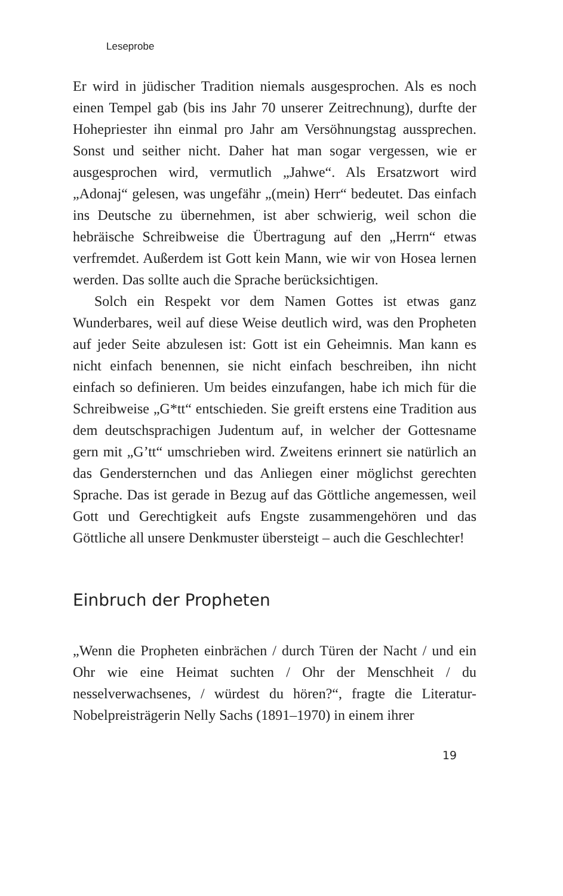Leseprobe
Er wird in jüdischer Tradition niemals ausgesprochen. Als es noch einen Tempel gab (bis ins Jahr 70 unserer Zeitrechnung), durfte der Hohepriester ihn einmal pro Jahr am Versöhnungstag aussprechen. Sonst und seither nicht. Daher hat man sogar vergessen, wie er ausgesprochen wird, vermutlich „Jahwe“. Als Ersatzwort wird „Adonaj“ gelesen, was ungefähr „(mein) Herr“ bedeutet. Das einfach ins Deutsche zu übernehmen, ist aber schwierig, weil schon die hebräische Schreibweise die Übertragung auf den „Herrn“ etwas verfremdet. Außerdem ist Gott kein Mann, wie wir von Hosea lernen werden. Das sollte auch die Sprache berücksichtigen.
Solch ein Respekt vor dem Namen Gottes ist etwas ganz Wunderbares, weil auf diese Weise deutlich wird, was den Propheten auf jeder Seite abzulesen ist: Gott ist ein Geheimnis. Man kann es nicht einfach benennen, sie nicht einfach beschreiben, ihn nicht einfach so definieren. Um beides einzufangen, habe ich mich für die Schreibweise „G*tt“ entschieden. Sie greift erstens eine Tradition aus dem deutschsprachigen Judentum auf, in welcher der Gottesname gern mit „G’tt“ umschrieben wird. Zweitens erinnert sie natürlich an das Gendersternchen und das Anliegen einer möglichst gerechten Sprache. Das ist gerade in Bezug auf das Göttliche angemessen, weil Gott und Gerechtigkeit aufs Engste zusammengehören und das Göttliche all unsere Denkmuster übersteigt – auch die Geschlechter!
Einbruch der Propheten
„Wenn die Propheten einbrächen / durch Türen der Nacht / und ein Ohr wie eine Heimat suchten / Ohr der Menschheit / du nesselverwachsenes, / würdest du hören?“, fragte die Literatur-Nobelpreisträgerin Nelly Sachs (1891–1970) in einem ihrer
19